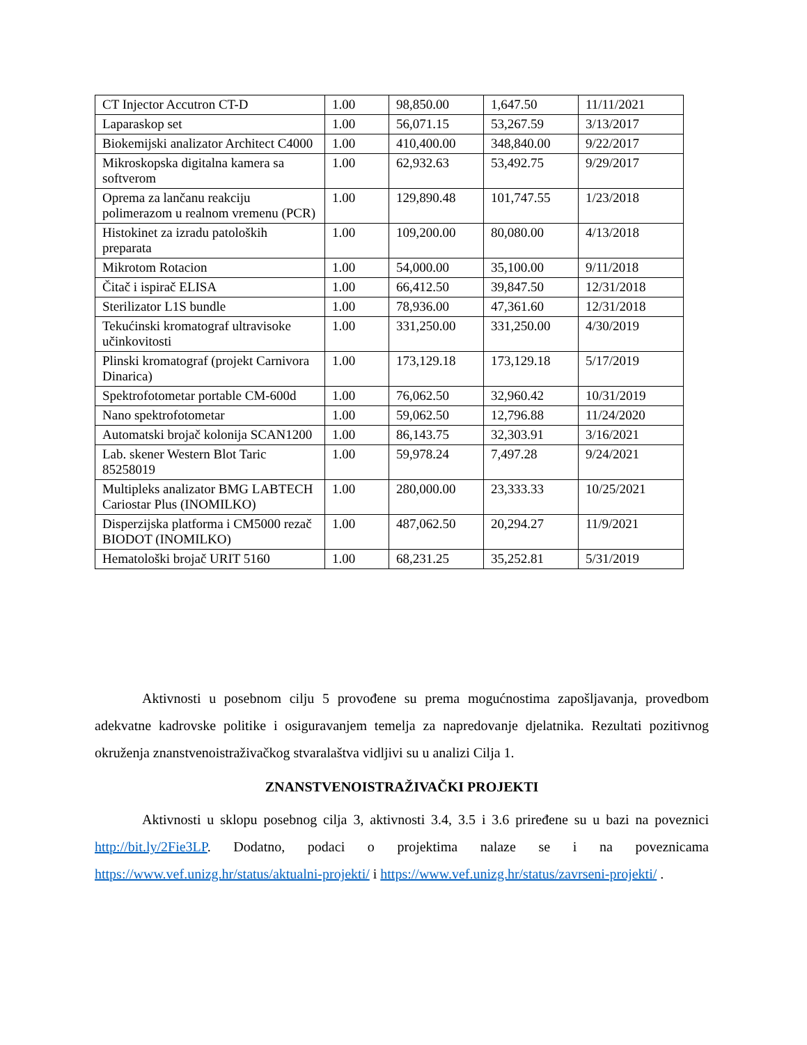| CT Injector Accutron CT-D | 1.00 | 98,850.00 | 1,647.50 | 11/11/2021 |
| Laparaskop set | 1.00 | 56,071.15 | 53,267.59 | 3/13/2017 |
| Biokemijski analizator Architect C4000 | 1.00 | 410,400.00 | 348,840.00 | 9/22/2017 |
| Mikroskopska digitalna kamera sa softverom | 1.00 | 62,932.63 | 53,492.75 | 9/29/2017 |
| Oprema za lančanu reakciju polimerazom u realnom vremenu (PCR) | 1.00 | 129,890.48 | 101,747.55 | 1/23/2018 |
| Histokinet za izradu patoloških preparata | 1.00 | 109,200.00 | 80,080.00 | 4/13/2018 |
| Mikrotom Rotacion | 1.00 | 54,000.00 | 35,100.00 | 9/11/2018 |
| Čitač i ispirač ELISA | 1.00 | 66,412.50 | 39,847.50 | 12/31/2018 |
| Sterilizator L1S bundle | 1.00 | 78,936.00 | 47,361.60 | 12/31/2018 |
| Tekućinski kromatograf ultravisoke učinkovitosti | 1.00 | 331,250.00 | 331,250.00 | 4/30/2019 |
| Plinski kromatograf (projekt Carnivora Dinarica) | 1.00 | 173,129.18 | 173,129.18 | 5/17/2019 |
| Spektrofotometar portable CM-600d | 1.00 | 76,062.50 | 32,960.42 | 10/31/2019 |
| Nano spektrofotometar | 1.00 | 59,062.50 | 12,796.88 | 11/24/2020 |
| Automatski brojač kolonija SCAN1200 | 1.00 | 86,143.75 | 32,303.91 | 3/16/2021 |
| Lab. skener Western Blot Taric 85258019 | 1.00 | 59,978.24 | 7,497.28 | 9/24/2021 |
| Multipleks analizator BMG LABTECH Cariostar Plus (INOMILKO) | 1.00 | 280,000.00 | 23,333.33 | 10/25/2021 |
| Disperzijska platforma i CM5000 rezač BIODOT (INOMILKO) | 1.00 | 487,062.50 | 20,294.27 | 11/9/2021 |
| Hematološki brojač URIT 5160 | 1.00 | 68,231.25 | 35,252.81 | 5/31/2019 |
Aktivnosti u posebnom cilju 5 provođene su prema mogućnostima zapošljavanja, provedbom adekvatne kadrovske politike i osiguravanjem temelja za napredovanje djelatnika. Rezultati pozitivnog okruženja znanstvenoistraživačkog stvaralaštva vidljivi su u analizi Cilja 1.
ZNANSTVENOISTRAŽIVAČKI PROJEKTI
Aktivnosti u sklopu posebnog cilja 3, aktivnosti 3.4, 3.5 i 3.6 priređene su u bazi na poveznici http://bit.ly/2Fie3LP. Dodatno, podaci o projektima nalaze se i na poveznicama https://www.vef.unizg.hr/status/aktualni-projekti/ i https://www.vef.unizg.hr/status/zavrseni-projekti/ .